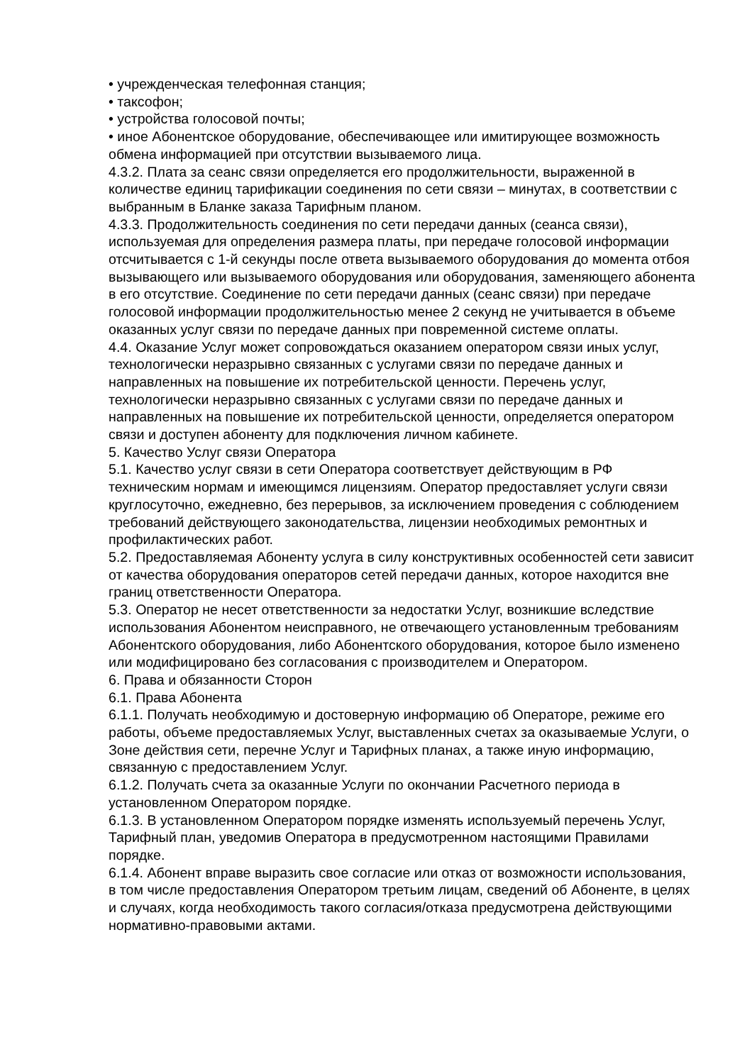• учрежденческая телефонная станция;
• таксофон;
• устройства голосовой почты;
• иное Абонентское оборудование, обеспечивающее или имитирующее возможность обмена информацией при отсутствии вызываемого лица.
4.3.2. Плата за сеанс связи определяется его продолжительности, выраженной в количестве единиц тарификации соединения по сети связи – минутах, в соответствии с выбранным в Бланке заказа Тарифным планом.
4.3.3. Продолжительность соединения по сети передачи данных (сеанса связи), используемая для определения размера платы, при передаче голосовой информации отсчитывается с 1-й секунды после ответа вызываемого оборудования до момента отбоя вызывающего или вызываемого оборудования или оборудования, заменяющего абонента в его отсутствие. Соединение по сети передачи данных (сеанс связи) при передаче голосовой информации продолжительностью менее 2 секунд не учитывается в объеме оказанных услуг связи по передаче данных при повременной системе оплаты.
4.4. Оказание Услуг может сопровождаться оказанием оператором связи иных услуг, технологически неразрывно связанных с услугами связи по передаче данных и направленных на повышение их потребительской ценности. Перечень услуг, технологически неразрывно связанных с услугами связи по передаче данных и направленных на повышение их потребительской ценности, определяется оператором связи и доступен абоненту для подключения личном кабинете.
5. Качество Услуг связи Оператора
5.1. Качество услуг связи в сети Оператора соответствует действующим в РФ техническим нормам и имеющимся лицензиям. Оператор предоставляет услуги связи круглосуточно, ежедневно, без перерывов, за исключением проведения с соблюдением требований действующего законодательства, лицензии необходимых ремонтных и профилактических работ.
5.2. Предоставляемая Абоненту услуга в силу конструктивных особенностей сети зависит от качества оборудования операторов сетей передачи данных, которое находится вне границ ответственности Оператора.
5.3. Оператор не несет ответственности за недостатки Услуг, возникшие вследствие использования Абонентом неисправного, не отвечающего установленным требованиям Абонентского оборудования, либо Абонентского оборудования, которое было изменено или модифицировано без согласования с производителем и Оператором.
6. Права и обязанности Сторон
6.1. Права Абонента
6.1.1. Получать необходимую и достоверную информацию об Операторе, режиме его работы, объеме предоставляемых Услуг, выставленных счетах за оказываемые Услуги, о Зоне действия сети, перечне Услуг и Тарифных планах, а также иную информацию, связанную с предоставлением Услуг.
6.1.2. Получать счета за оказанные Услуги по окончании Расчетного периода в установленном Оператором порядке.
6.1.3. В установленном Оператором порядке изменять используемый перечень Услуг, Тарифный план, уведомив Оператора в предусмотренном настоящими Правилами порядке.
6.1.4. Абонент вправе выразить свое согласие или отказ от возможности использования, в том числе предоставления Оператором третьим лицам, сведений об Абоненте, в целях и случаях, когда необходимость такого согласия/отказа предусмотрена действующими нормативно-правовыми актами.